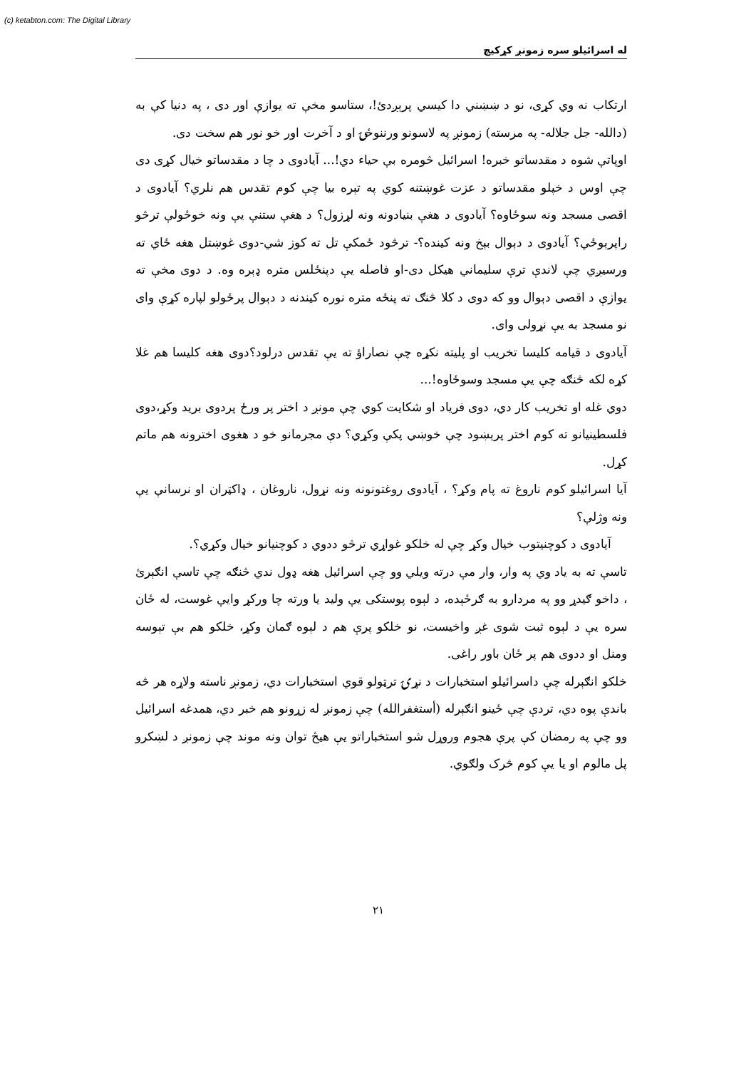(c) ketabton.com: The Digital Library
له اسرائيلو سره زمونږ کړکيچ
ارتکاب نه وي کړی، نو د ښښني دا کيسي پرېږدئ!، ستاسو مخې ته يوازې اور دی ، په دنيا کې به (دالله- جل جلاله- په مرسته) زمونږ په لاسونو ورننوځۍ او د آخرت اور خو نور هم سخت دی.
اوپاتې شوه د مقدساتو خبره! اسرائيل څومره بې حياء دي!... آيادوی د چا د مقدساتو خيال کړی دی چې اوس د خپلو مقدساتو د عزت غوښتنه کوي په تېره بيا چې کوم تقدس هم نلري؟ آيادوی د اقصی مسجد ونه سوځاوه؟ آيادوی د هغې بنيادونه ونه لړزول؟ د هغې ستنې يې ونه خوځولې ترڅو راپرېوځي؟ آيادوی د دېوال بېخ ونه کينده؟- ترڅود ځمکې تل ته کوز شي-دوی غوښتل هغه ځاي ته ورسيږي چې لاندې ترې سليماني هيکل دی-او فاصله يې دپنځلس متره ډېره وه. د دوی مخې ته يوازې د اقصی دېوال وو که دوی د کلا څنګ ته پنځه متره نوره کيندنه د دېوال پرځولو لپاره کړې وای نو مسجد به يې نړولی وای.
آيادوی د قيامه کليسا تخريب او پليته نکړه چې نصاراؤ ته يې تقدس درلود؟دوی هغه کليسا هم غلا کړه لکه څنګه چې يې مسجد وسوځاوه!...
دوي غله او تخريب کار دي، دوی فرياد او شکايت کوي چې مونږ د اختر پر ورځ پردوی بريد وکړ،دوی فلسطينيانو ته کوم اختر پرېښود چې خوښي پکې وکړي؟ دې مجرمانو خو د هغوی اخترونه هم ماتم کړل.
آيا اسرائيلو کوم ناروغ ته پام وکړ؟ ، آيادوی روغتونونه ونه نړول، ناروغان ، ډاکټران او نرسانې يې ونه وژلې؟
آيادوی د کوچنيتوب خيال وکړ چې له خلکو غواړي ترڅو ددوي د کوچنيانو خيال وکړي؟.
تاسې ته به ياد وي په وار، وار مې درته ويلي وو چې اسرائيل هغه ډول ندي څنګه چې تاسې انګېرئ ، داخو ګيدړ وو په مردارو به ګرځېده، د لېوه پوستکی يې وليد يا ورته چا ورکړ وايې غوست، له ځان سره يې د لېوه ثبت شوی غږ واخيست، نو خلکو پرې هم د لېوه ګمان وکړ، خلکو هم بې تېوسه ومنل او ددوی هم پر ځان باور راغی.
خلکو انګېرله چې داسرائيلو استخبارات د نړۍ ترټولو قوي استخبارات دي، زمونږ ناسته ولاړه هر څه باندې پوه دي، تردې چې ځينو انګېرله (أستغفرالله) چې زمونږ له زړونو هم خبر دي، همدغه اسرائيل وو چې په رمضان کې پرې هجوم وروړل شو استخباراتو يې هيڅ توان ونه موند چې زمونږ د لښکرو پل مالوم او يا يې کوم څرک ولګوي.
٢١